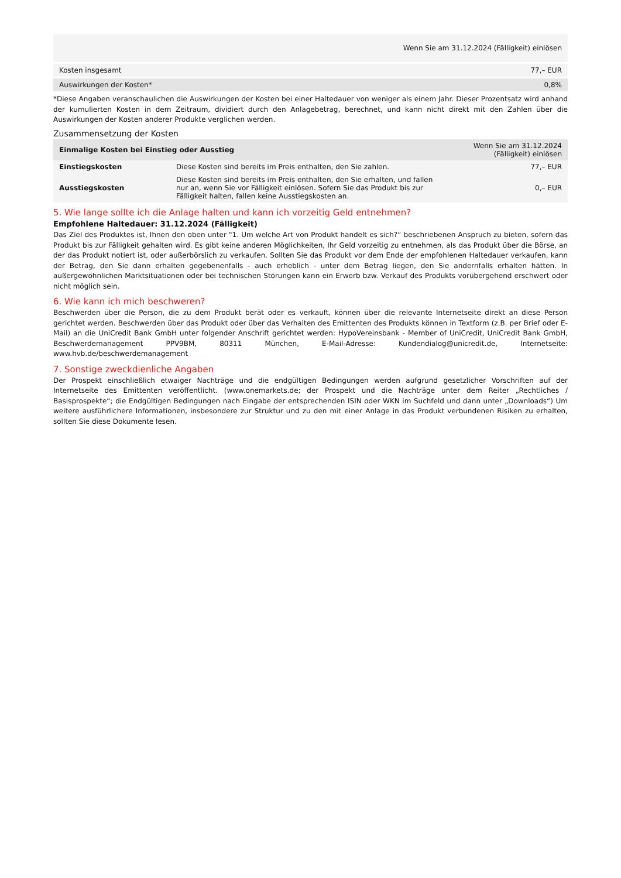| | Wenn Sie am 31.12.2024 (Fälligkeit) einlösen |
| --- | --- |
| Kosten insgesamt | 77,– EUR |
| Auswirkungen der Kosten* | 0,8% |
*Diese Angaben veranschaulichen die Auswirkungen der Kosten bei einer Haltedauer von weniger als einem Jahr. Dieser Prozentsatz wird anhand der kumulierten Kosten in dem Zeitraum, dividiert durch den Anlagebetrag, berechnet, und kann nicht direkt mit den Zahlen über die Auswirkungen der Kosten anderer Produkte verglichen werden.
Zusammensetzung der Kosten
| Einmalige Kosten bei Einstieg oder Ausstieg | | Wenn Sie am 31.12.2024 (Fälligkeit) einlösen |
| --- | --- | --- |
| Einstiegskosten | Diese Kosten sind bereits im Preis enthalten, den Sie zahlen. | 77,– EUR |
| Ausstiegskosten | Diese Kosten sind bereits im Preis enthalten, den Sie erhalten, und fallen nur an, wenn Sie vor Fälligkeit einlösen. Sofern Sie das Produkt bis zur Fälligkeit halten, fallen keine Ausstiegskosten an. | 0,– EUR |
5. Wie lange sollte ich die Anlage halten und kann ich vorzeitig Geld entnehmen?
Empfohlene Haltedauer: 31.12.2024 (Fälligkeit)
Das Ziel des Produktes ist, Ihnen den oben unter "1. Um welche Art von Produkt handelt es sich?“ beschriebenen Anspruch zu bieten, sofern das Produkt bis zur Fälligkeit gehalten wird. Es gibt keine anderen Möglichkeiten, Ihr Geld vorzeitig zu entnehmen, als das Produkt über die Börse, an der das Produkt notiert ist, oder außerbörslich zu verkaufen. Sollten Sie das Produkt vor dem Ende der empfohlenen Haltedauer verkaufen, kann der Betrag, den Sie dann erhalten gegebenenfalls - auch erheblich - unter dem Betrag liegen, den Sie andernfalls erhalten hätten. In außergewöhnlichen Marktsituationen oder bei technischen Störungen kann ein Erwerb bzw. Verkauf des Produkts vorübergehend erschwert oder nicht möglich sein.
6. Wie kann ich mich beschweren?
Beschwerden über die Person, die zu dem Produkt berät oder es verkauft, können über die relevante Internetseite direkt an diese Person gerichtet werden. Beschwerden über das Produkt oder über das Verhalten des Emittenten des Produkts können in Textform (z.B. per Brief oder E-Mail) an die UniCredit Bank GmbH unter folgender Anschrift gerichtet werden: HypoVereinsbank - Member of UniCredit, UniCredit Bank GmbH, Beschwerdemanagement PPV9BM, 80311 München, E-Mail-Adresse: Kundendialog@unicredit.de, Internetseite: www.hvb.de/beschwerdemanagement
7. Sonstige zweckdienliche Angaben
Der Prospekt einschließlich etwaiger Nachträge und die endgültigen Bedingungen werden aufgrund gesetzlicher Vorschriften auf der Internetseite des Emittenten veröffentlicht. (www.onemarkets.de; der Prospekt und die Nachträge unter dem Reiter „Rechtliches / Basisprospekte“; die Endgültigen Bedingungen nach Eingabe der entsprechenden ISIN oder WKN im Suchfeld und dann unter „Downloads“) Um weitere ausführlichere Informationen, insbesondere zur Struktur und zu den mit einer Anlage in das Produkt verbundenen Risiken zu erhalten, sollten Sie diese Dokumente lesen.